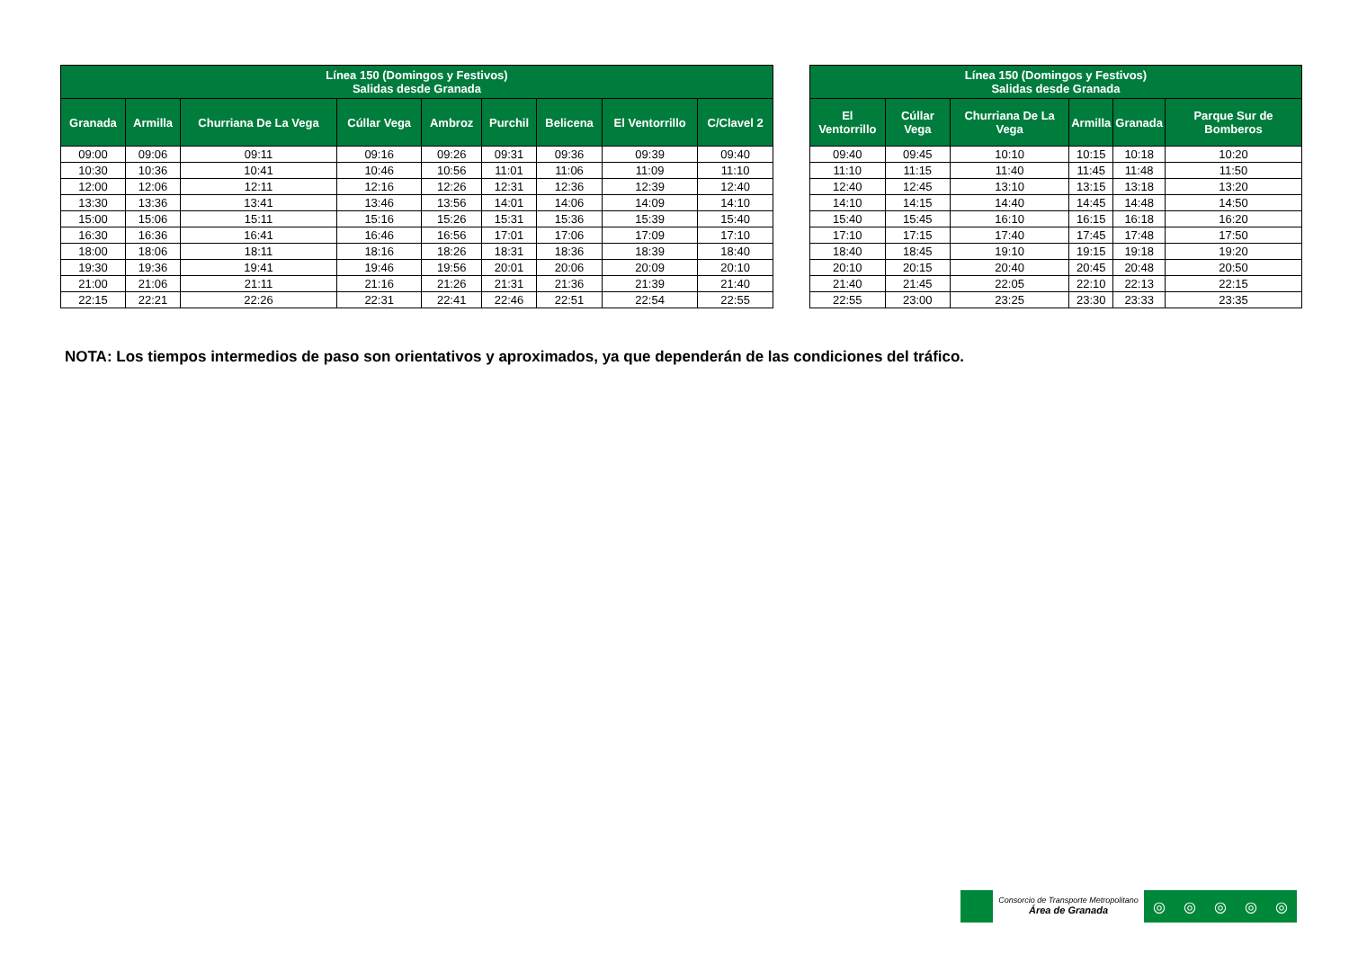| Línea 150 (Domingos y Festivos) Salidas desde Granada | | | | | | | | |
| --- | --- | --- | --- | --- | --- | --- | --- | --- |
| Granada | Armilla | Churriana De La Vega | Cúllar Vega | Ambroz | Purchil | Belicena | El Ventorrillo | C/Clavel 2 |
| 09:00 | 09:06 | 09:11 | 09:16 | 09:26 | 09:31 | 09:36 | 09:39 | 09:40 |
| 10:30 | 10:36 | 10:41 | 10:46 | 10:56 | 11:01 | 11:06 | 11:09 | 11:10 |
| 12:00 | 12:06 | 12:11 | 12:16 | 12:26 | 12:31 | 12:36 | 12:39 | 12:40 |
| 13:30 | 13:36 | 13:41 | 13:46 | 13:56 | 14:01 | 14:06 | 14:09 | 14:10 |
| 15:00 | 15:06 | 15:11 | 15:16 | 15:26 | 15:31 | 15:36 | 15:39 | 15:40 |
| 16:30 | 16:36 | 16:41 | 16:46 | 16:56 | 17:01 | 17:06 | 17:09 | 17:10 |
| 18:00 | 18:06 | 18:11 | 18:16 | 18:26 | 18:31 | 18:36 | 18:39 | 18:40 |
| 19:30 | 19:36 | 19:41 | 19:46 | 19:56 | 20:01 | 20:06 | 20:09 | 20:10 |
| 21:00 | 21:06 | 21:11 | 21:16 | 21:26 | 21:31 | 21:36 | 21:39 | 21:40 |
| 22:15 | 22:21 | 22:26 | 22:31 | 22:41 | 22:46 | 22:51 | 22:54 | 22:55 |
| Línea 150 (Domingos y Festivos) Salidas desde Granada | | | | | |
| --- | --- | --- | --- | --- | --- |
| El Ventorrillo | Cúllar Vega | Churriana De La Vega | Armilla | Granada | Parque Sur de Bomberos |
| 09:40 | 09:45 | 10:10 | 10:15 | 10:18 | 10:20 |
| 11:10 | 11:15 | 11:40 | 11:45 | 11:48 | 11:50 |
| 12:40 | 12:45 | 13:10 | 13:15 | 13:18 | 13:20 |
| 14:10 | 14:15 | 14:40 | 14:45 | 14:48 | 14:50 |
| 15:40 | 15:45 | 16:10 | 16:15 | 16:18 | 16:20 |
| 17:10 | 17:15 | 17:40 | 17:45 | 17:48 | 17:50 |
| 18:40 | 18:45 | 19:10 | 19:15 | 19:18 | 19:20 |
| 20:10 | 20:15 | 20:40 | 20:45 | 20:48 | 20:50 |
| 21:40 | 21:45 | 22:05 | 22:10 | 22:13 | 22:15 |
| 22:55 | 23:00 | 23:25 | 23:30 | 23:33 | 23:35 |
NOTA: Los tiempos intermedios de paso son orientativos y aproximados, ya que dependerán de las condiciones del tráfico.
Consorcio de Transporte Metropolitano
Área de Granada
◎ ◎ ◎ ◎ ◎